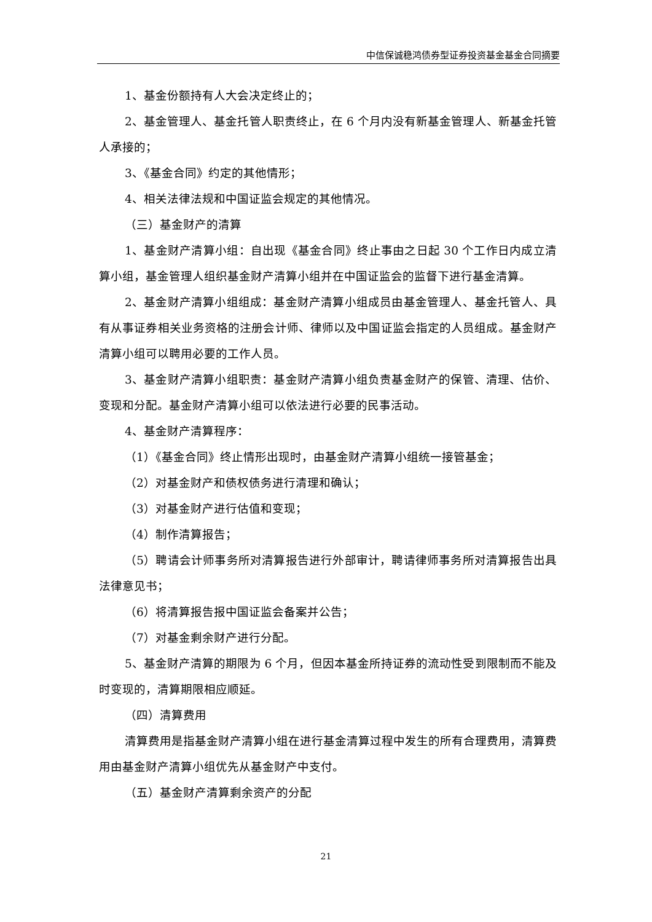中信保诚稳鸿债券型证券投资基金基金合同摘要
1、基金份额持有人大会决定终止的；
2、基金管理人、基金托管人职责终止，在 6 个月内没有新基金管理人、新基金托管人承接的；
3、《基金合同》约定的其他情形；
4、相关法律法规和中国证监会规定的其他情况。
（三）基金财产的清算
1、基金财产清算小组：自出现《基金合同》终止事由之日起 30 个工作日内成立清算小组，基金管理人组织基金财产清算小组并在中国证监会的监督下进行基金清算。
2、基金财产清算小组组成：基金财产清算小组成员由基金管理人、基金托管人、具有从事证券相关业务资格的注册会计师、律师以及中国证监会指定的人员组成。基金财产清算小组可以聘用必要的工作人员。
3、基金财产清算小组职责：基金财产清算小组负责基金财产的保管、清理、估价、变现和分配。基金财产清算小组可以依法进行必要的民事活动。
4、基金财产清算程序：
（1）《基金合同》终止情形出现时，由基金财产清算小组统一接管基金；
（2）对基金财产和债权债务进行清理和确认；
（3）对基金财产进行估值和变现；
（4）制作清算报告；
（5）聘请会计师事务所对清算报告进行外部审计，聘请律师事务所对清算报告出具法律意见书；
（6）将清算报告报中国证监会备案并公告；
（7）对基金剩余财产进行分配。
5、基金财产清算的期限为 6 个月，但因本基金所持证券的流动性受到限制而不能及时变现的，清算期限相应顺延。
（四）清算费用
清算费用是指基金财产清算小组在进行基金清算过程中发生的所有合理费用，清算费用由基金财产清算小组优先从基金财产中支付。
（五）基金财产清算剩余资产的分配
21